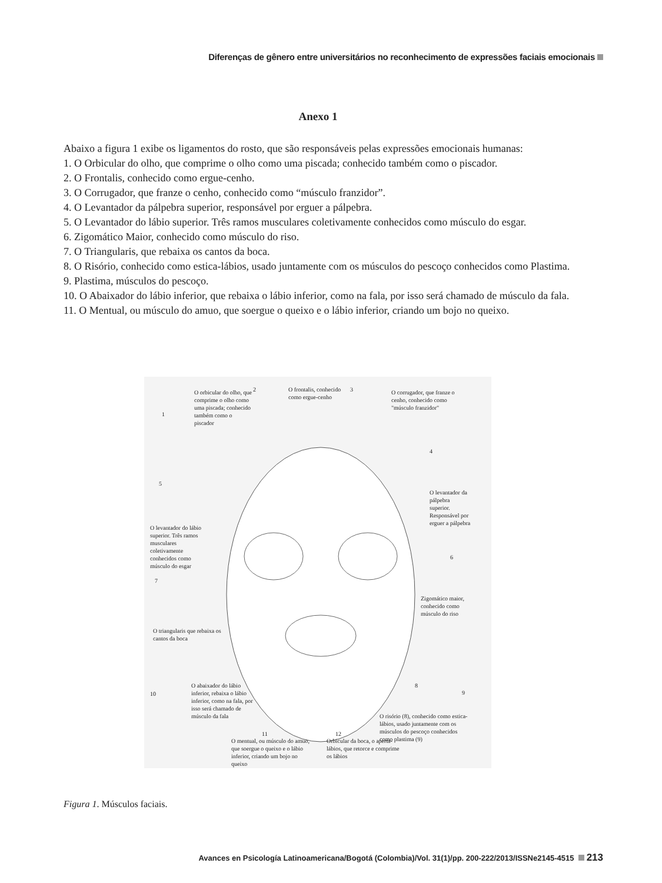Diferenças de gênero entre universitários no reconhecimento de expressões faciais emocionais
Anexo 1
Abaixo a figura 1 exibe os ligamentos do rosto, que são responsáveis pelas expressões emocionais humanas:
1. O Orbicular do olho, que comprime o olho como uma piscada; conhecido também como o piscador.
2. O Frontalis, conhecido como ergue-cenho.
3. O Corrugador, que franze o cenho, conhecido como “músculo franzidor”.
4. O Levantador da pálpebra superior, responsável por erguer a pálpebra.
5. O Levantador do lábio superior. Três ramos musculares coletivamente conhecidos como músculo do esgar.
6. Zigomático Maior, conhecido como músculo do riso.
7. O Triangularis, que rebaixa os cantos da boca.
8. O Risório, conhecido como estica-lábios, usado juntamente com os músculos do pescoço conhecidos como Plastima.
9. Plastima, músculos do pescoço.
10. O Abaixador do lábio inferior, que rebaixa o lábio inferior, como na fala, por isso será chamado de músculo da fala.
11. O Mentual, ou músculo do amuo, que soergue o queixo e o lábio inferior, criando um bojo no queixo.
O orbicular do olho, que comprime o olho como uma piscada; conhecido também como o piscador
1
2
O frontalis, conhecido como ergue-cenho
3
O corrugador, que franze o cenho, conhecido como "músculo franzidor"
4
O levantador da pálpebra superior. Responsável por erguer a pálpebra
5
O levantador do lábio superior. Três ramos musculares coletivamente conhecidos como músculo do esgar
6
Zigomático maior, conhecido como músculo do riso
7
O triangularis que rebaixa os cantos da boca
8
9
O risório (8), conhecido como estica-lábios, usado juntamente com os músculos do pescoço conhecidos como plastima (9)
10
O abaixador do lábio inferior, rebaixa o lábio inferior, como na fala, por isso será chamado de músculo da fala
11 12
O mentual, ou músculo do amuo, que soergue o queixo e o lábio inferior, criando um bojo no queixo
Orbicular da boca, o aperta-lábios, que retorce e comprime os lábios
Figura 1. Músculos faciais.
Avances en Psicología Latinoamericana/Bogotá (Colombia)/Vol. 31(1)/pp. 200-222/2013/ISSNe2145-4515 213